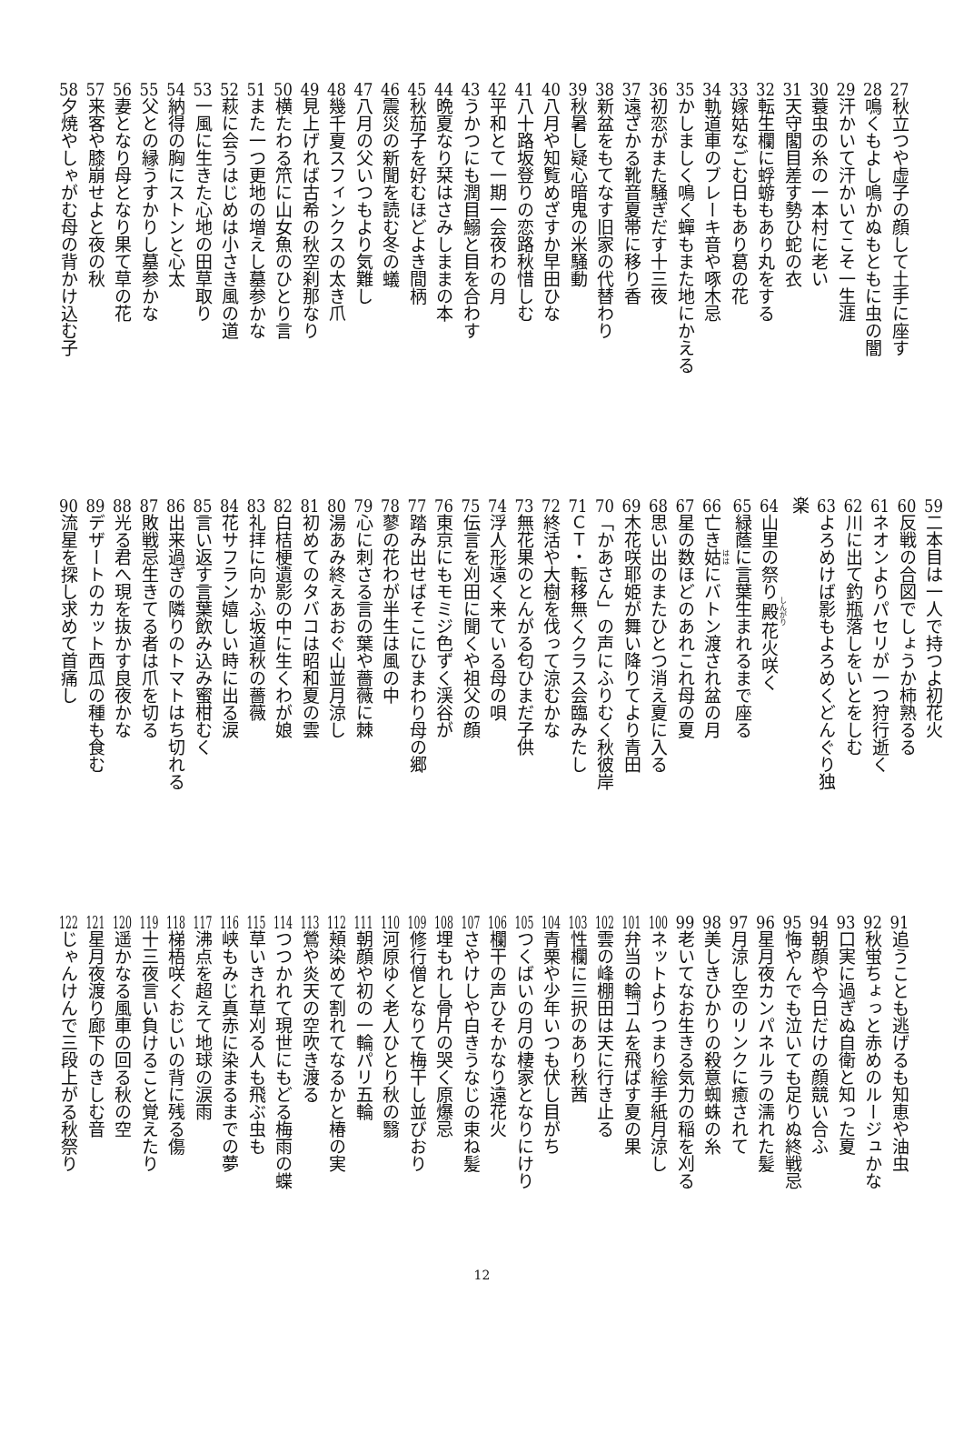27秋立つや虚子の顔して土手に座す
28鳴くもよし鳴かぬもともに虫の闇
29汗かいて汗かいてこそ一生涯
30蓑虫の糸の一本村に老い
31天守閣目差す勢ひ蛇の衣
32転生欄に蜉蝣もあり丸をする
33嫁姑なごむ日もあり葛の花
34軌道車のブレーキ音や啄木忌
35かしましく鳴く蟬もまた地にかえる
36初恋がまた騒ぎだす十三夜
37遠ざかる靴音夏帯に移り香
38新盆をもてなす旧家の代替わり
39秋暑し疑心暗鬼の米騒動
40八月や知覧めざすか早田ひな
41八十路坂登りの恋路秋惜しむ
42平和とて一期一会夜わの月
43うかつにも潤目鰯と目を合わす
44晩夏なり栞はさみしままの本
45秋茄子を好むほどよき間柄
46震災の新聞を読む冬の蟻
47八月の父いつもより気難し
48幾千夏スフィンクスの太き爪
49見上げれば古希の秋空刹那なり
50横たわる笊に山女魚のひとり言
51また一つ更地の増えし墓参かな
52萩に会うはじめは小さき風の道
53一風に生きた心地の田草取り
54納得の胸にストンと心太
55父との縁うすかりし墓参かな
56妻となり母となり果て草の花
57来客や膝崩せよと夜の秋
58夕焼やしゃがむ母の背かけ込む子
59二本目は一人で持つよ初花火
60反戦の合図でしょうか柿熟るる
61ネオンよりパセリが一つ狩行逝く
62川に出て釣瓶落しをいとをしむ
63よろめけば影もよろめくどんぐり独楽
64山里の祭り殿花火咲く
65緑蔭に言葉生まれるまで座る
66亡き姑にバトン渡され盆の月
67星の数ほどのあれこれ母の夏
68思い出のまたひとつ消え夏に入る
69木花咲耶姫が舞い降りてより青田
70「かあさん」の声にふりむく秋彼岸
71 ＣＴ・転移無くクラス会臨みたし
72終活や大樹を伐って涼むかな
73無花果のとんがる匂ひまだ子供
74浮人形遠く来ている母の唄
75伝言を刈田に聞くや祖父の顔
76東京にもモミジ色ずく渓谷が
77踏み出せばそこにひまわり母の郷
78蓼の花わが半生は風の中
79心に刺さる言の葉や薔薇に棘
80湯あみ終えあおぐ山並月涼し
81初めてのタバコは昭和夏の雲
82白桔梗遺影の中に生くわが娘
83礼拝に向かふ坂道秋の薔薇
84花サフラン嬉しい時に出る涙
85言い返す言葉飲み込み蜜柑むく
86出来過ぎの隣りのトマトはち切れる
87敗戦忌生きてる者は爪を切る
88光る君へ現を抜かす良夜かな
89デザートのカット西瓜の種も食む
90流星を探し求めて首痛し
91追うことも逃げるも知恵や油虫
92秋蛍ちょっと赤めのルージュかな
93口実に過ぎぬ自衛と知った夏
94朝顔や今日だけの顔競い合ふ
95悔やんでも泣いても足りぬ終戦忌
96星月夜カンパネルラの濡れた髪
97月涼し空のリンクに癒されて
98美しきひかりの殺意蜘蛛の糸
99老いてなお生きる気力の稲を刈る
100ネットよりつまり絵手紙月涼し
101弁当の輪ゴムを飛ばす夏の果
102雲の峰棚田は天に行き止る
103性欄に三択のあり秋茜
104青栗や少年いつも伏し目がち
105つくばいの月の棲家となりにけり
106欄干の声ひそかなり遠花火
107さやけしや白きうなじの束ね髪
108埋もれし骨片の哭く原爆忌
109修行僧となりて梅干し並びおり
110河原ゆく老人ひとり秋の翳
111朝顔や初の一輪パリ五輪
112頬染めて割れてなるかと椿の実
113鶯や炎天の空吹き渡る
114つつかれて現世にもどる梅雨の蝶
115草いきれ草刈る人も飛ぶ虫も
116峡もみじ真赤に染まるまでの夢
117沸点を超えて地球の涙雨
118梯梧咲くおじいの背に残る傷
119十三夜言い負けること覚えたり
120遥かなる風車の回る秋の空
121星月夜渡り廊下のきしむ音
122じゃんけんで三段上がる秋祭り
12